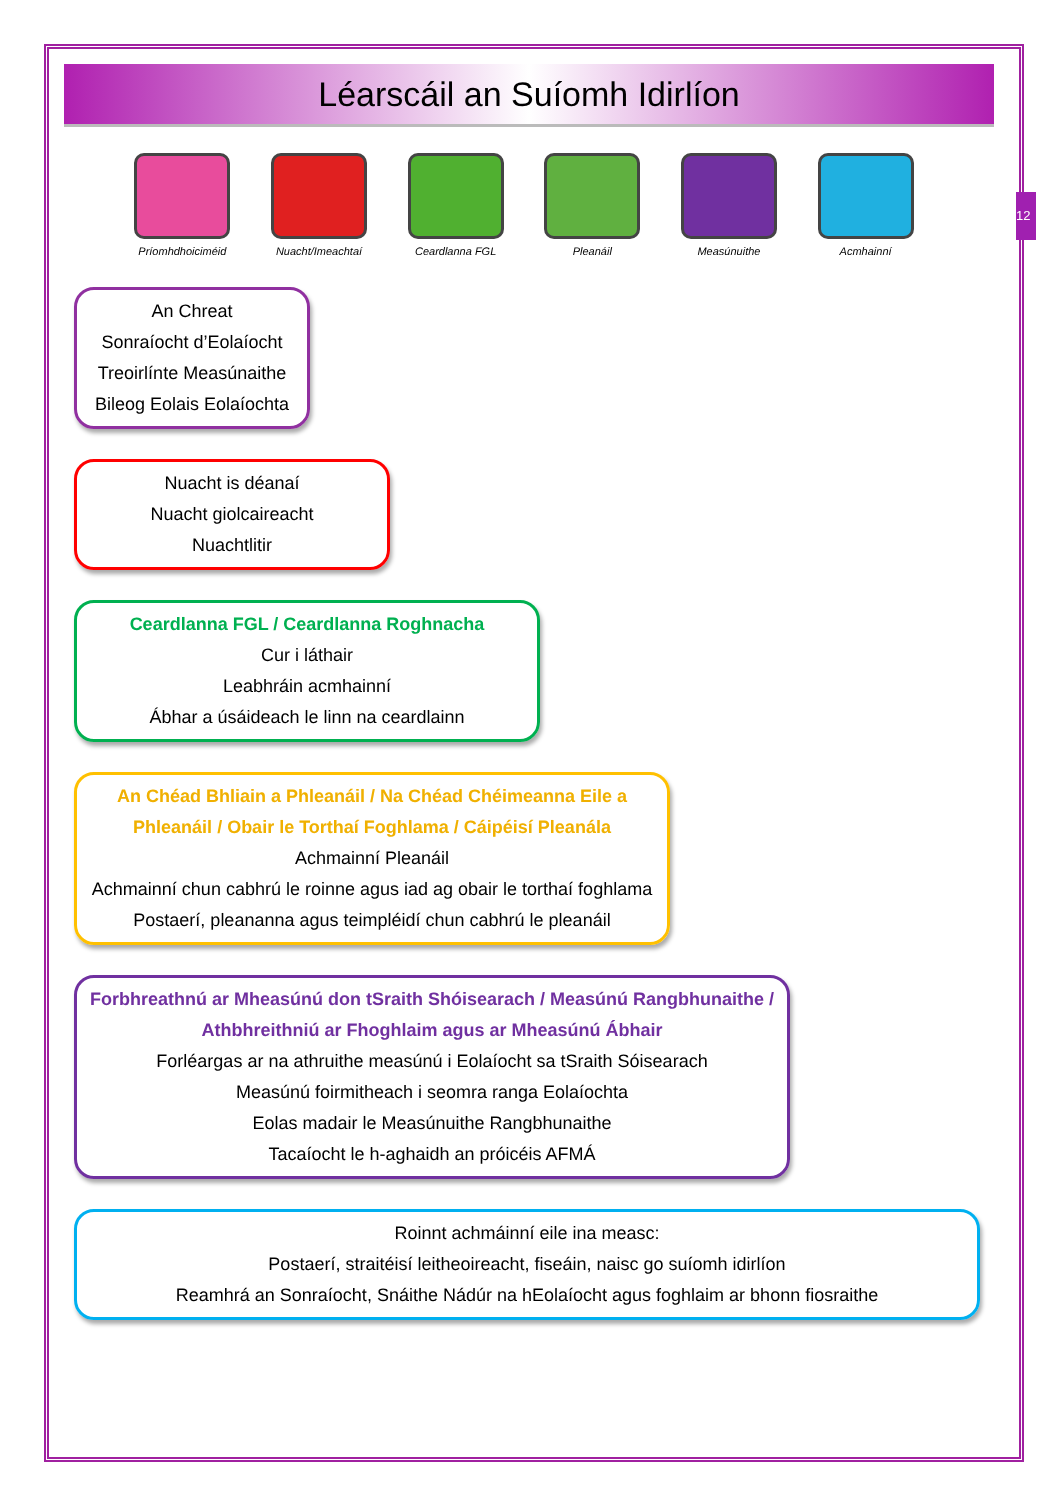12
Léarscáil an Suíomh Idirlíon
Príomhdhoiciméid Nuacht/Imeachtaí Ceardlanna FGL Pleanáil Measúnuithe Acmhainní
An Chreat
Sonraíocht d’Eolaíocht
Treoirlínte Measúnaithe
Bileog Eolais Eolaíochta
Nuacht is déanaí
Nuacht giolcaireacht
Nuachtlitir
Ceardlanna FGL / Ceardlanna Roghnacha
Cur i láthair
Leabhráin acmhainní
Ábhar a úsáideach le linn na ceardlainn
An Chéad Bhliain a Phleanáil / Na Chéad Chéimeanna Eile a Phleanáil / Obair le Torthaí Foghlama / Cáipéisí Pleanála
Achmainní Pleanáil
Achmainní chun cabhrú le roinne agus iad ag obair le torthaí foghlama
Postaerí, pleananna agus teimpléidí chun cabhrú le pleanáil
Forbhreathnú ar Mheasúnú don tSraith Shóisearach / Measúnú Rangbhunaithe / Athbhreithniú ar Fhoghlaim agus ar Mheasúnú Ábhair
Forléargas ar na athruithe measúnú i Eolaíocht sa tSraith Sóisearach
Measúnú foirmitheach i seomra ranga Eolaíochta
Eolas madair le Measúnuithe Rangbhunaithe
Tacaíocht le h-aghaidh an próicéis AFMÁ
Roinnt achmáinní eile ina measc:
Postaerí, straitéisí leitheoireacht, fiseáin, naisc go suíomh idirlíon
Reamhrá an Sonraíocht, Snáithe Nádúr na hEolaíocht agus foghlaim ar bhonn fiosraithe